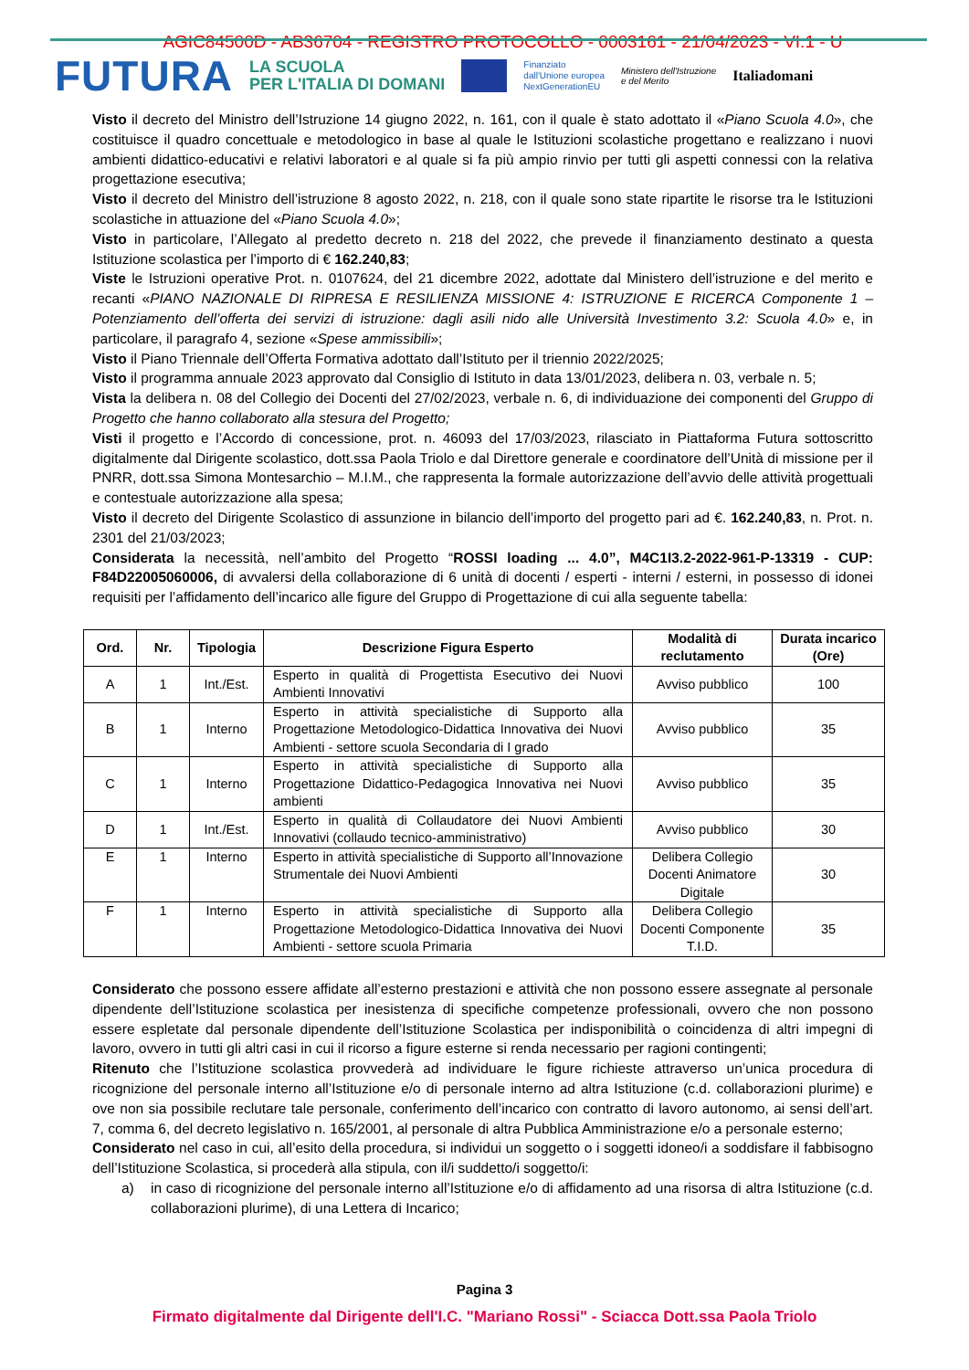AGIC84500D - AB36704 - REGISTRO PROTOCOLLO - 0003161 - 21/04/2023 - VI.1 - U
FUTURA
LA SCUOLA
PER L'ITALIA DI DOMANI
Finanziato
dall'Unione europea
NextGenerationEU
Ministero dell'Istruzione
e del Merito
Italiadomani
Visto il decreto del Ministro dell’Istruzione 14 giugno 2022, n. 161, con il quale è stato adottato il «Piano Scuola 4.0», che costituisce il quadro concettuale e metodologico in base al quale le Istituzioni scolastiche progettano e realizzano i nuovi ambienti didattico-educativi e relativi laboratori e al quale si fa più ampio rinvio per tutti gli aspetti connessi con la relativa progettazione esecutiva;
Visto il decreto del Ministro dell’istruzione 8 agosto 2022, n. 218, con il quale sono state ripartite le risorse tra le Istituzioni scolastiche in attuazione del «Piano Scuola 4.0»;
Visto in particolare, l’Allegato al predetto decreto n. 218 del 2022, che prevede il finanziamento destinato a questa Istituzione scolastica per l’importo di € 162.240,83;
Viste le Istruzioni operative Prot. n. 0107624, del 21 dicembre 2022, adottate dal Ministero dell’istruzione e del merito e recanti «PIANO NAZIONALE DI RIPRESA E RESILIENZA MISSIONE 4: ISTRUZIONE E RICERCA Componente 1 – Potenziamento dell’offerta dei servizi di istruzione: dagli asili nido alle Università Investimento 3.2: Scuola 4.0» e, in particolare, il paragrafo 4, sezione «Spese ammissibili»;
Visto il Piano Triennale dell’Offerta Formativa adottato dall’Istituto per il triennio 2022/2025;
Visto il programma annuale 2023 approvato dal Consiglio di Istituto in data 13/01/2023, delibera n. 03, verbale n. 5;
Vista la delibera n. 08 del Collegio dei Docenti del 27/02/2023, verbale n. 6, di individuazione dei componenti del Gruppo di Progetto che hanno collaborato alla stesura del Progetto;
Visti il progetto e l’Accordo di concessione, prot. n. 46093 del 17/03/2023, rilasciato in Piattaforma Futura sottoscritto digitalmente dal Dirigente scolastico, dott.ssa Paola Triolo e dal Direttore generale e coordinatore dell’Unità di missione per il PNRR, dott.ssa Simona Montesarchio – M.I.M., che rappresenta la formale autorizzazione dell’avvio delle attività progettuali e contestuale autorizzazione alla spesa;
Visto il decreto del Dirigente Scolastico di assunzione in bilancio dell’importo del progetto pari ad €. 162.240,83, n. Prot. n. 2301 del 21/03/2023;
Considerata la necessità, nell’ambito del Progetto “ROSSI loading ... 4.0”, M4C1I3.2-2022-961-P-13319 - CUP: F84D22005060006, di avvalersi della collaborazione di 6 unità di docenti / esperti - interni / esterni, in possesso di idonei requisiti per l’affidamento dell’incarico alle figure del Gruppo di Progettazione di cui alla seguente tabella:
| Ord. | Nr. | Tipologia | Descrizione Figura Esperto | Modalità di reclutamento | Durata incarico (Ore) |
| --- | --- | --- | --- | --- | --- |
| A | 1 | Int./Est. | Esperto in qualità di Progettista Esecutivo dei Nuovi Ambienti Innovativi | Avviso pubblico | 100 |
| B | 1 | Interno | Esperto in attività specialistiche di Supporto alla Progettazione Metodologico-Didattica Innovativa dei Nuovi Ambienti - settore scuola Secondaria di I grado | Avviso pubblico | 35 |
| C | 1 | Interno | Esperto in attività specialistiche di Supporto alla Progettazione Didattico-Pedagogica Innovativa nei Nuovi ambienti | Avviso pubblico | 35 |
| D | 1 | Int./Est. | Esperto in qualità di Collaudatore dei Nuovi Ambienti Innovativi (collaudo tecnico-amministrativo) | Avviso pubblico | 30 |
| E | 1 | Interno | Esperto in attività specialistiche di Supporto all’Innovazione Strumentale dei Nuovi Ambienti | Delibera Collegio Docenti Animatore Digitale | 30 |
| F | 1 | Interno | Esperto in attività specialistiche di Supporto alla Progettazione Metodologico-Didattica Innovativa dei Nuovi Ambienti - settore scuola Primaria | Delibera Collegio Docenti Componente T.I.D. | 35 |
Considerato che possono essere affidate all’esterno prestazioni e attività che non possono essere assegnate al personale dipendente dell’Istituzione scolastica per inesistenza di specifiche competenze professionali, ovvero che non possono essere espletate dal personale dipendente dell’Istituzione Scolastica per indisponibilità o coincidenza di altri impegni di lavoro, ovvero in tutti gli altri casi in cui il ricorso a figure esterne si renda necessario per ragioni contingenti;
Ritenuto che l’Istituzione scolastica provvederà ad individuare le figure richieste attraverso un’unica procedura di ricognizione del personale interno all’Istituzione e/o di personale interno ad altra Istituzione (c.d. collaborazioni plurime) e ove non sia possibile reclutare tale personale, conferimento dell’incarico con contratto di lavoro autonomo, ai sensi dell’art. 7, comma 6, del decreto legislativo n. 165/2001, al personale di altra Pubblica Amministrazione e/o a personale esterno;
Considerato nel caso in cui, all’esito della procedura, si individui un soggetto o i soggetti idoneo/i a soddisfare il fabbisogno dell’Istituzione Scolastica, si procederà alla stipula, con il/i suddetto/i soggetto/i:
a) in caso di ricognizione del personale interno all’Istituzione e/o di affidamento ad una risorsa di altra Istituzione (c.d. collaborazioni plurime), di una Lettera di Incarico;
Pagina 3
Firmato digitalmente dal Dirigente dell'I.C. "Mariano Rossi" - Sciacca Dott.ssa Paola Triolo